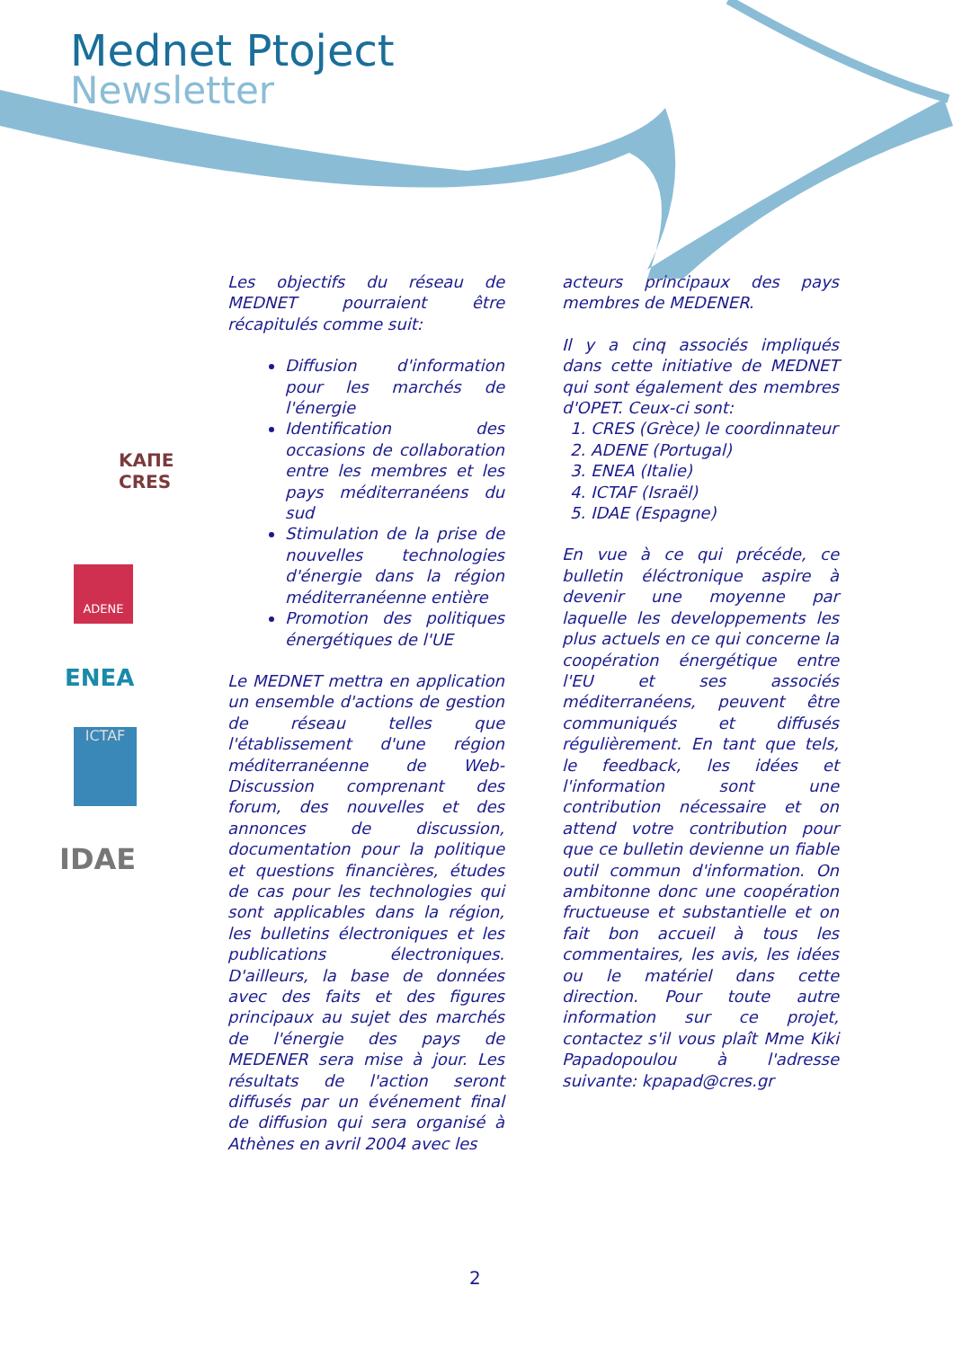Mednet Ptoject
Newsletter
ΚΑΠΕ
CRES
ADENE
ENEA
ICTAF
IDAE
Les objectifs du réseau de MEDNET pourraient être récapitulés comme suit:
Diffusion d'information pour les marchés de l'énergie
Identification des occasions de collaboration entre les membres et les pays méditerranéens du sud
Stimulation de la prise de nouvelles technologies d'énergie dans la région méditerranéenne entière
Promotion des politiques énergétiques de l'UE
Le MEDNET mettra en application un ensemble d'actions de gestion de réseau telles que l'établissement d'une région méditerranéenne de Web-Discussion comprenant des forum, des nouvelles et des annonces de discussion, documentation pour la politique et questions financières, études de cas pour les technologies qui sont applicables dans la région, les bulletins électroniques et les publications électroniques. D'ailleurs, la base de données avec des faits et des figures principaux au sujet des marchés de l'énergie des pays de MEDENER sera mise à jour. Les résultats de l'action seront diffusés par un événement final de diffusion qui sera organisé à Athènes en avril 2004 avec les
acteurs principaux des pays membres de MEDENER.
Il y a cinq associés impliqués dans cette initiative de MEDNET qui sont également des membres d'OPET. Ceux-ci sont:
1. CRES (Grèce) le coordinnateur
2. ADENE (Portugal)
3. ENEA (Italie)
4. ICTAF (Israël)
5. IDAE (Espagne)
En vue à ce qui précéde, ce bulletin éléctronique aspire à devenir une moyenne par laquelle les developpements les plus actuels en ce qui concerne la coopération énergétique entre l'EU et ses associés méditerranéens, peuvent être communiqués et diffusés régulièrement. En tant que tels, le feedback, les idées et l'information sont une contribution nécessaire et on attend votre contribution pour que ce bulletin devienne un fiable outil commun d'information. On ambitonne donc une coopération fructueuse et substantielle et on fait bon accueil à tous les commentaires, les avis, les idées ou le matériel dans cette direction. Pour toute autre information sur ce projet, contactez s'il vous plaît Mme Kiki Papadopoulou à l'adresse suivante: kpapad@cres.gr
2